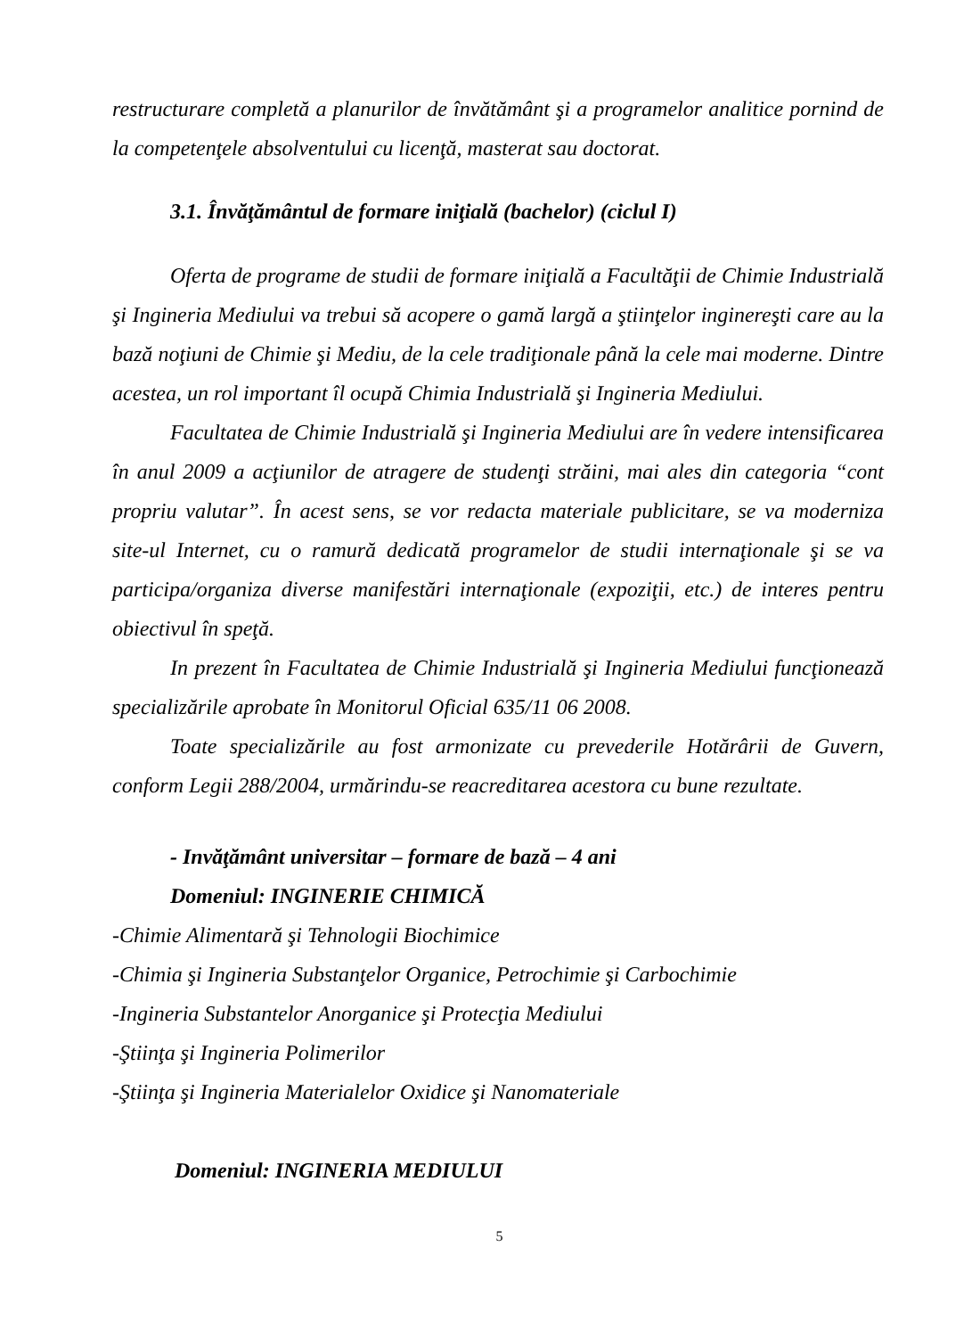restructurare completă a planurilor de învătământ şi a programelor analitice pornind de la competenţele absolventului cu licenţă, masterat sau doctorat.
3.1. Învăţământul de formare iniţială (bachelor) (ciclul I)
Oferta de programe de studii de formare iniţială a Facultăţii de Chimie Industrială şi Ingineria Mediului va trebui să acopere o gamă largă a ştiinţelor inginereşti care au la bază noţiuni de Chimie şi Mediu, de la cele tradiţionale până la cele mai moderne. Dintre acestea, un rol important îl ocupă Chimia Industrială şi Ingineria Mediului.
Facultatea de Chimie Industrială şi Ingineria Mediului are în vedere intensificarea în anul 2009 a acţiunilor de atragere de studenţi străini, mai ales din categoria “cont propriu valutar”. În acest sens, se vor redacta materiale publicitare, se va moderniza site-ul Internet, cu o ramură dedicată programelor de studii internaţionale şi se va participa/organiza diverse manifestări internaţionale (expoziţii, etc.) de interes pentru obiectivul în speţă.
In prezent în Facultatea de Chimie Industrială şi Ingineria Mediului funcţionează specializările aprobate în Monitorul Oficial 635/11 06 2008.
Toate specializările au fost armonizate cu prevederile Hotărârii de Guvern, conform Legii 288/2004, urmărindu-se reacreditarea acestora cu bune rezultate.
- Invăţământ universitar – formare de bază – 4 ani
Domeniul: INGINERIE CHIMICĂ
-Chimie Alimentară şi Tehnologii Biochimice
-Chimia şi Ingineria Substanţelor Organice, Petrochimie şi Carbochimie
-Ingineria Substantelor Anorganice şi Protecţia Mediului
-Ştiinţa şi Ingineria Polimerilor
-Ştiinţa şi Ingineria Materialelor Oxidice şi Nanomateriale
Domeniul: INGINERIA MEDIULUI
5